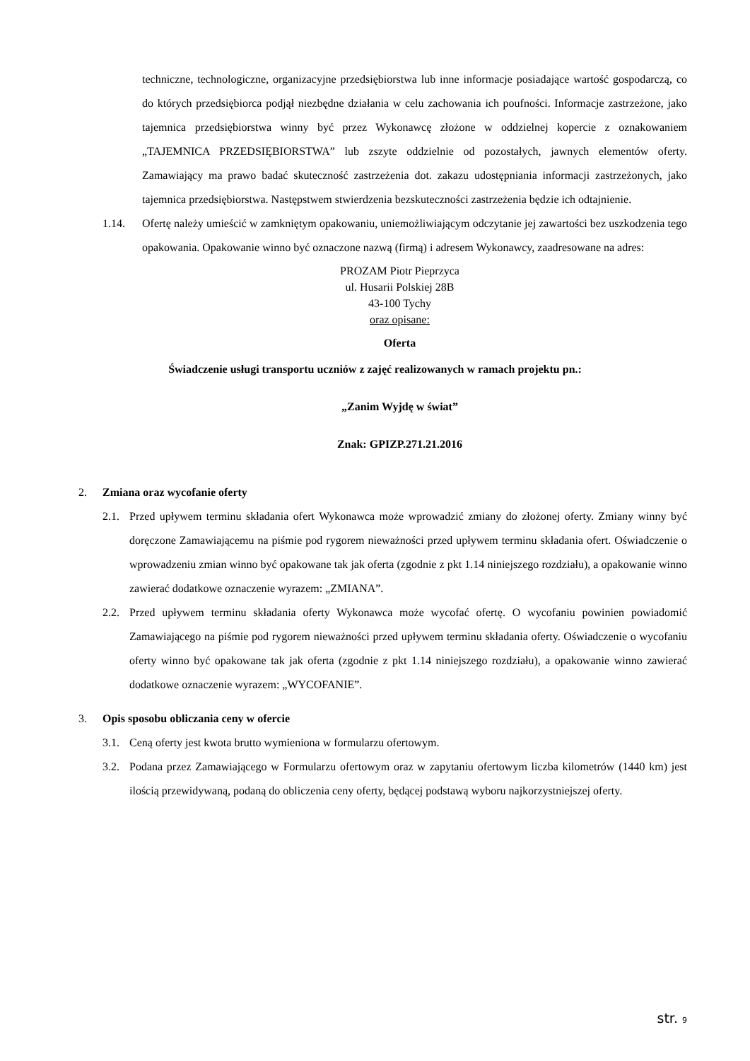techniczne, technologiczne, organizacyjne przedsiębiorstwa lub inne informacje posiadające wartość gospodarczą, co do których przedsiębiorca podjął niezbędne działania w celu zachowania ich poufności. Informacje zastrzeżone, jako tajemnica przedsiębiorstwa winny być przez Wykonawcę złożone w oddzielnej kopercie z oznakowaniem „TAJEMNICA PRZEDSIĘBIORSTWA” lub zszyte oddzielnie od pozostałych, jawnych elementów oferty. Zamawiający ma prawo badać skuteczność zastrzeżenia dot. zakazu udostępniania informacji zastrzeżonych, jako tajemnica przedsiębiorstwa. Następstwem stwierdzenia bezskuteczności zastrzeżenia będzie ich odtajnienie.
1.14. Ofertę należy umieścić w zamkniętym opakowaniu, uniemożliwiającym odczytanie jej zawartości bez uszkodzenia tego opakowania. Opakowanie winno być oznaczone nazwą (firmą) i adresem Wykonawcy, zaadresowane na adres:
PROZAM Piotr Pieprzyca
ul. Husarii Polskiej 28B
43-100 Tychy
oraz opisane:
Oferta
Świadczenie usługi transportu uczniów z zajęć realizowanych w ramach projektu pn.:
„Zanim Wyjdę w świat”
Znak: GPIZP.271.21.2016
2. Zmiana oraz wycofanie oferty
2.1. Przed upływem terminu składania ofert Wykonawca może wprowadzić zmiany do złożonej oferty. Zmiany winny być doręczone Zamawiającemu na piśmie pod rygorem nieważności przed upływem terminu składania ofert. Oświadczenie o wprowadzeniu zmian winno być opakowane tak jak oferta (zgodnie z pkt 1.14 niniejszego rozdziału), a opakowanie winno zawierać dodatkowe oznaczenie wyrazem: „ZMIANA”.
2.2. Przed upływem terminu składania oferty Wykonawca może wycofać ofertę. O wycofaniu powinien powiadomić Zamawiającego na piśmie pod rygorem nieważności przed upływem terminu składania oferty. Oświadczenie o wycofaniu oferty winno być opakowane tak jak oferta (zgodnie z pkt 1.14 niniejszego rozdziału), a opakowanie winno zawierać dodatkowe oznaczenie wyrazem: „WYCOFANIE”.
3. Opis sposobu obliczania ceny w ofercie
3.1. Ceną oferty jest kwota brutto wymieniona w formularzu ofertowym.
3.2. Podana przez Zamawiającego w Formularzu ofertowym oraz w zapytaniu ofertowym liczba kilometrów (1440 km) jest ilością przewidywaną, podaną do obliczenia ceny oferty, będącej podstawą wyboru najkorzystniejszej oferty.
str. 9